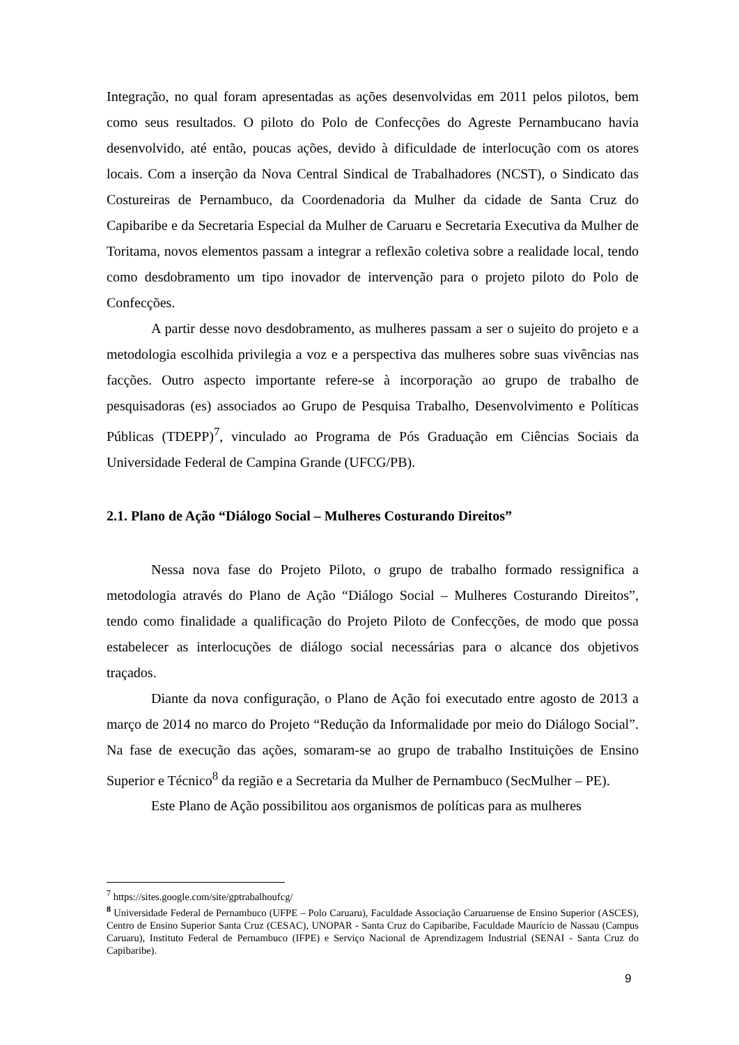Integração, no qual foram apresentadas as ações desenvolvidas em 2011 pelos pilotos, bem como seus resultados. O piloto do Polo de Confecções do Agreste Pernambucano havia desenvolvido, até então, poucas ações, devido à dificuldade de interlocução com os atores locais. Com a inserção da Nova Central Sindical de Trabalhadores (NCST), o Sindicato das Costureiras de Pernambuco, da Coordenadoria da Mulher da cidade de Santa Cruz do Capibaribe e da Secretaria Especial da Mulher de Caruaru e Secretaria Executiva da Mulher de Toritama, novos elementos passam a integrar a reflexão coletiva sobre a realidade local, tendo como desdobramento um tipo inovador de intervenção para o projeto piloto do Polo de Confecções.
A partir desse novo desdobramento, as mulheres passam a ser o sujeito do projeto e a metodologia escolhida privilegia a voz e a perspectiva das mulheres sobre suas vivências nas facções. Outro aspecto importante refere-se à incorporação ao grupo de trabalho de pesquisadoras (es) associados ao Grupo de Pesquisa Trabalho, Desenvolvimento e Políticas Públicas (TDEPP)<sup>7</sup>, vinculado ao Programa de Pós Graduação em Ciências Sociais da Universidade Federal de Campina Grande (UFCG/PB).
2.1. Plano de Ação “Diálogo Social – Mulheres Costurando Direitos”
Nessa nova fase do Projeto Piloto, o grupo de trabalho formado ressignifica a metodologia através do Plano de Ação “Diálogo Social – Mulheres Costurando Direitos”, tendo como finalidade a qualificação do Projeto Piloto de Confecções, de modo que possa estabelecer as interlocuções de diálogo social necessárias para o alcance dos objetivos traçados.
Diante da nova configuração, o Plano de Ação foi executado entre agosto de 2013 a março de 2014 no marco do Projeto “Redução da Informalidade por meio do Diálogo Social”. Na fase de execução das ações, somaram-se ao grupo de trabalho Instituições de Ensino Superior e Técnico<sup>8</sup> da região e a Secretaria da Mulher de Pernambuco (SecMulher – PE).
Este Plano de Ação possibilitou aos organismos de políticas para as mulheres
<sup>7</sup> https://sites.google.com/site/gptrabalhoufcg/
<sup>8</sup> Universidade Federal de Pernambuco (UFPE – Polo Caruaru), Faculdade Associação Caruaruense de Ensino Superior (ASCES), Centro de Ensino Superior Santa Cruz (CESAC), UNOPAR - Santa Cruz do Capibaribe, Faculdade Maurício de Nassau (Campus Caruaru), Instituto Federal de Pernambuco (IFPE) e Serviço Nacional de Aprendizagem Industrial (SENAI - Santa Cruz do Capibaribe).
9